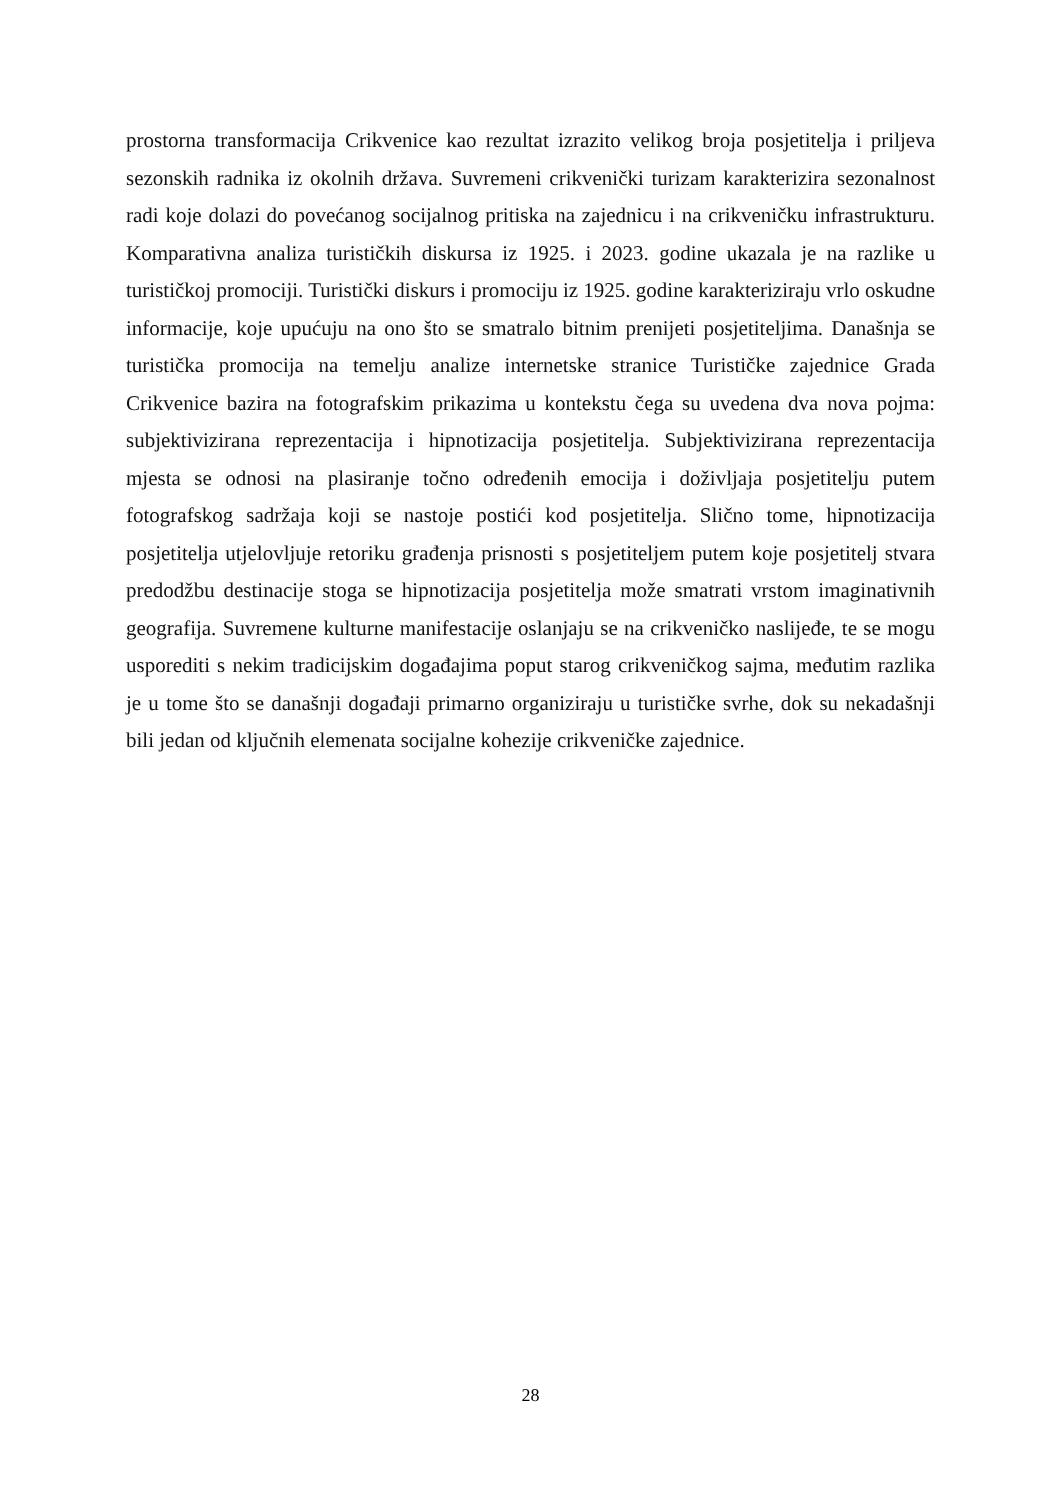prostorna transformacija Crikvenice kao rezultat izrazito velikog broja posjetitelja i priljeva sezonskih radnika iz okolnih država. Suvremeni crikvenički turizam karakterizira sezonalnost radi koje dolazi do povećanog socijalnog pritiska na zajednicu i na crikveničku infrastrukturu. Komparativna analiza turističkih diskursa iz 1925. i 2023. godine ukazala je na razlike u turističkoj promociji. Turistički diskurs i promociju iz 1925. godine karakteriziraju vrlo oskudne informacije, koje upućuju na ono što se smatralo bitnim prenijeti posjetiteljima. Današnja se turistička promocija na temelju analize internetske stranice Turističke zajednice Grada Crikvenice bazira na fotografskim prikazima u kontekstu čega su uvedena dva nova pojma: subjektivizirana reprezentacija i hipnotizacija posjetitelja. Subjektivizirana reprezentacija mjesta se odnosi na plasiranje točno određenih emocija i doživljaja posjetitelju putem fotografskog sadržaja koji se nastoje postići kod posjetitelja. Slično tome, hipnotizacija posjetitelja utjelovljuje retoriku građenja prisnosti s posjetiteljem putem koje posjetitelj stvara predodžbu destinacije stoga se hipnotizacija posjetitelja može smatrati vrstom imaginativnih geografija. Suvremene kulturne manifestacije oslanjaju se na crikveničko naslijeđe, te se mogu usporediti s nekim tradicijskim događajima poput starog crikveničkog sajma, međutim razlika je u tome što se današnji događaji primarno organiziraju u turističke svrhe, dok su nekadašnji bili jedan od ključnih elemenata socijalne kohezije crikveničke zajednice.
28